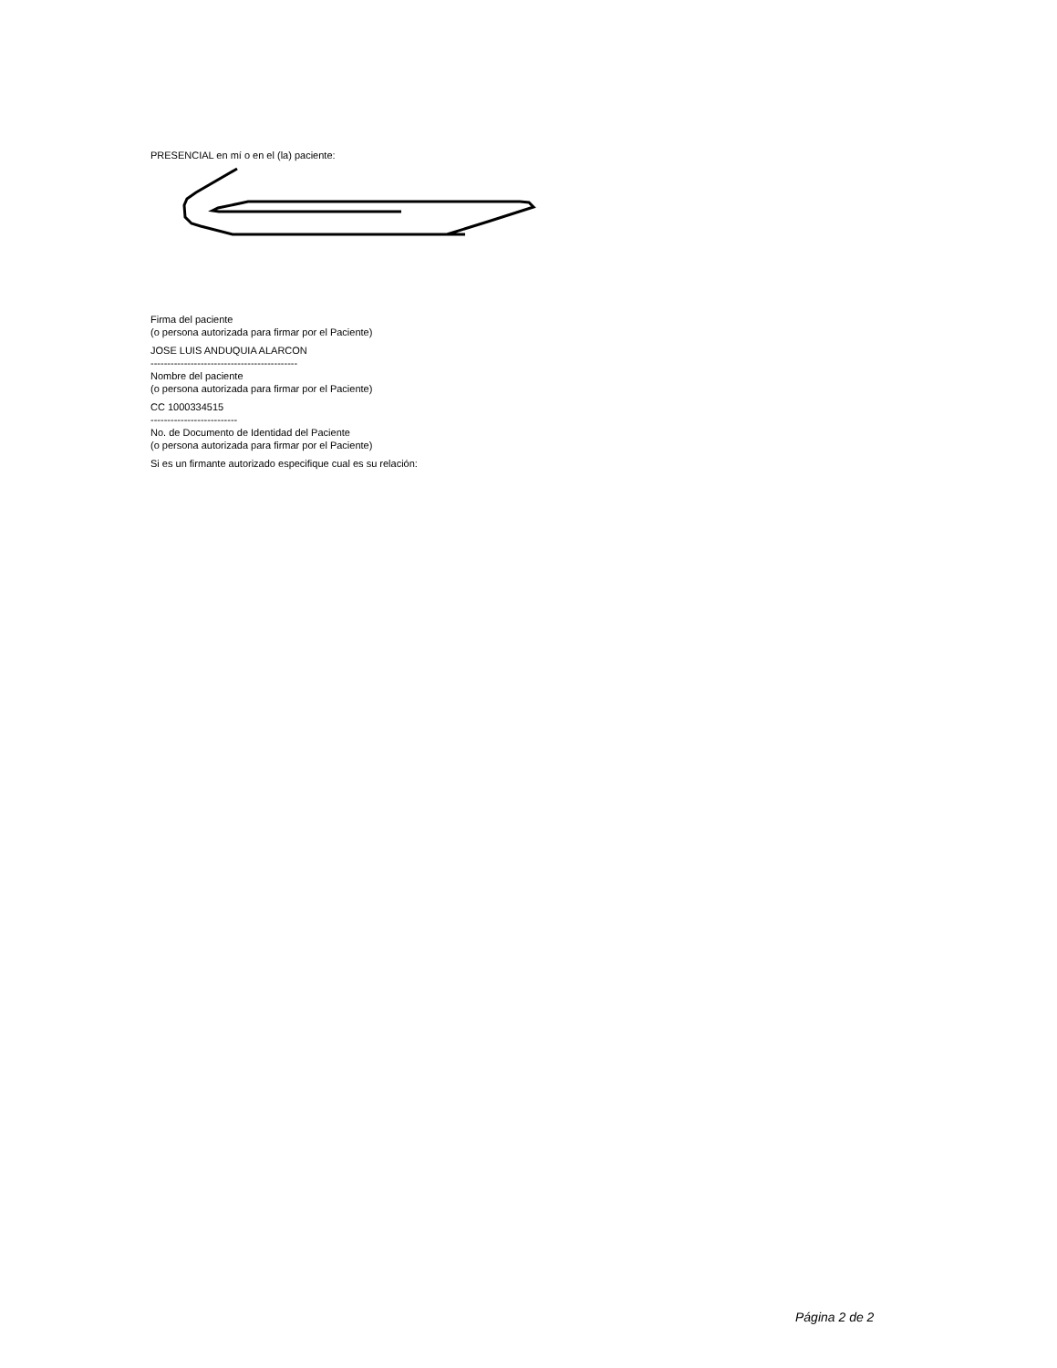PRESENCIAL en mí o en el (la) paciente:
Firma del paciente
(o persona autorizada para firmar por el Paciente)
JOSE LUIS ANDUQUIA ALARCON
--------------------------------------------
Nombre del paciente
(o persona autorizada para firmar por el Paciente)
CC 1000334515
--------------------------
No. de Documento de Identidad del Paciente
(o persona autorizada para firmar por el Paciente)
Si es un firmante autorizado especifique cual es su relación:
Página 2 de 2